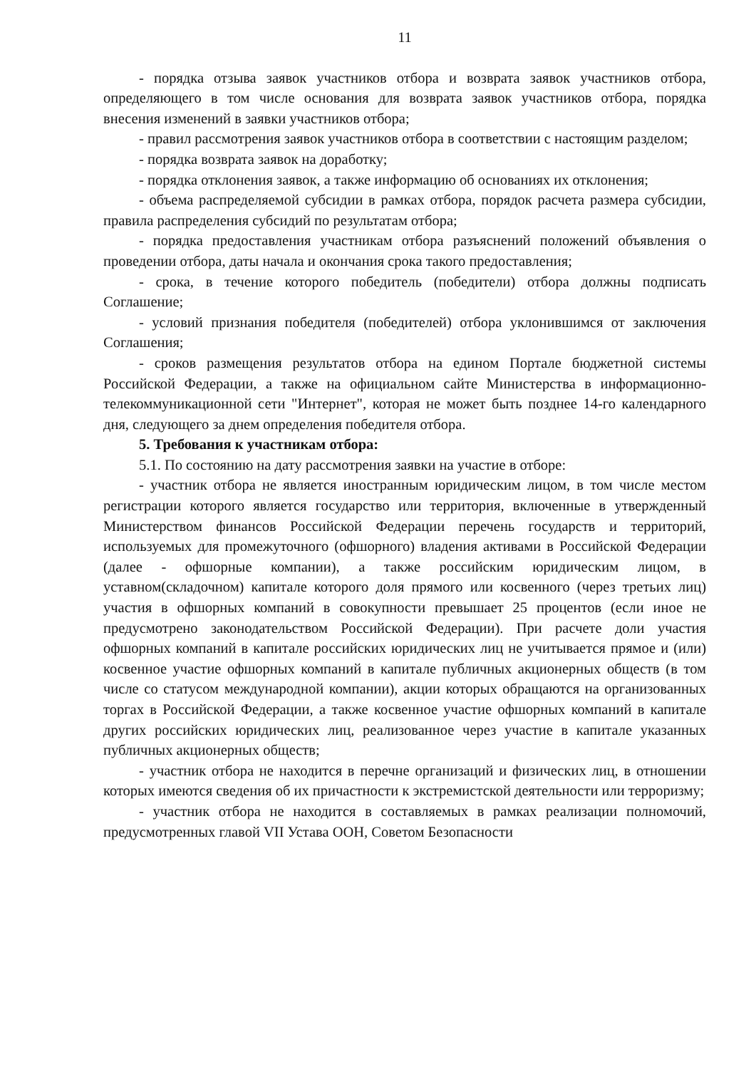11
- порядка отзыва заявок участников отбора и возврата заявок участников отбора, определяющего в том числе основания для возврата заявок участников отбора, порядка внесения изменений в заявки участников отбора;
- правил рассмотрения заявок участников отбора в соответствии с настоящим разделом;
- порядка возврата заявок на доработку;
- порядка отклонения заявок, а также информацию об основаниях их отклонения;
- объема распределяемой субсидии в рамках отбора, порядок расчета размера субсидии, правила распределения субсидий по результатам отбора;
- порядка предоставления участникам отбора разъяснений положений объявления о проведении отбора, даты начала и окончания срока такого предоставления;
- срока, в течение которого победитель (победители) отбора должны подписать Соглашение;
- условий признания победителя (победителей) отбора уклонившимся от заключения Соглашения;
- сроков размещения результатов отбора на едином Портале бюджетной системы Российской Федерации, а также на официальном сайте Министерства в информационно-телекоммуникационной сети "Интернет", которая не может быть позднее 14-го календарного дня, следующего за днем определения победителя отбора.
5. Требования к участникам отбора:
5.1. По состоянию на дату рассмотрения заявки на участие в отборе:
- участник отбора не является иностранным юридическим лицом, в том числе местом регистрации которого является государство или территория, включенные в утвержденный Министерством финансов Российской Федерации перечень государств и территорий, используемых для промежуточного (офшорного) владения активами в Российской Федерации (далее - офшорные компании), а также российским юридическим лицом, в уставном(складочном) капитале которого доля прямого или косвенного (через третьих лиц) участия в офшорных компаний в совокупности превышает 25 процентов (если иное не предусмотрено законодательством Российской Федерации). При расчете доли участия офшорных компаний в капитале российских юридических лиц не учитывается прямое и (или) косвенное участие офшорных компаний в капитале публичных акционерных обществ (в том числе со статусом международной компании), акции которых обращаются на организованных торгах в Российской Федерации, а также косвенное участие офшорных компаний в капитале других российских юридических лиц, реализованное через участие в капитале указанных публичных акционерных обществ;
- участник отбора не находится в перечне организаций и физических лиц, в отношении которых имеются сведения об их причастности к экстремистской деятельности или терроризму;
- участник отбора не находится в составляемых в рамках реализации полномочий, предусмотренных главой VII Устава ООН, Советом Безопасности